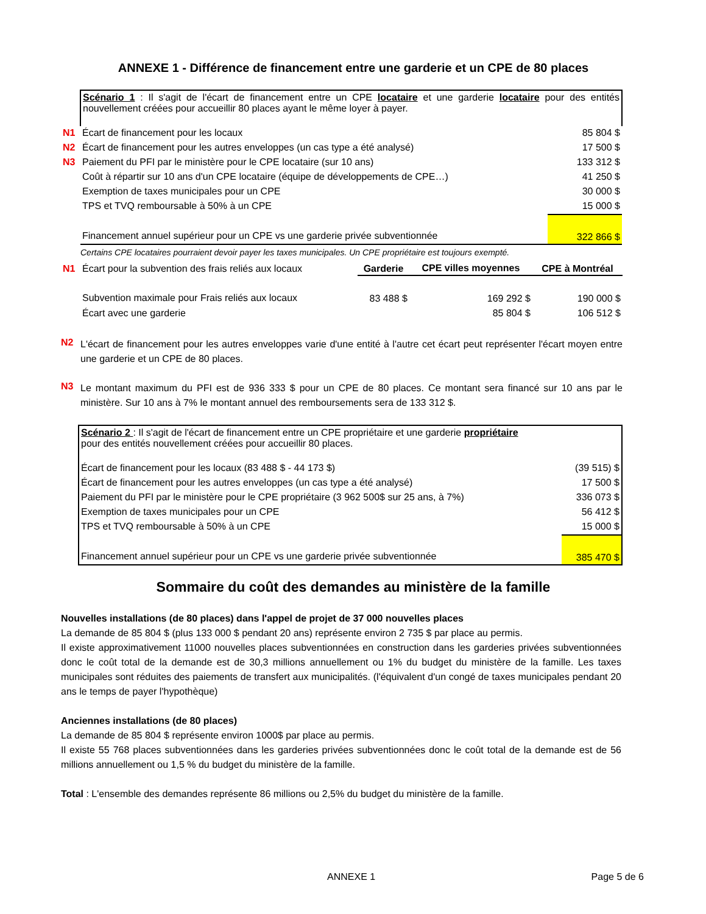ANNEXE 1 - Différence de financement entre une garderie et un CPE de 80 places
| | Scénario 1 : Il s'agit de l'écart de financement entre un CPE locataire et une garderie locataire pour des entités nouvellement créées pour accueillir 80 places ayant le même loyer à payer. | |
| N1 | Écart de financement pour les locaux | 85 804 $ |
| N2 | Écart de financement pour les autres enveloppes (un cas type a été analysé) | 17 500 $ |
| N3 | Paiement du PFI par le ministère pour le CPE locataire (sur 10 ans) | 133 312 $ |
| | Coût à répartir sur 10 ans d'un CPE locataire (équipe de développements de CPE…) | 41 250 $ |
| | Exemption de taxes municipales pour un CPE | 30 000 $ |
| | TPS et TVQ remboursable à 50% à un CPE | 15 000 $ |
| | Financement annuel supérieur pour un CPE vs une garderie privée subventionnée | 322 866 $ |
Certains CPE locataires pourraient devoir payer les taxes municipales. Un CPE propriétaire est toujours exempté.
| N1 | Écart pour la subvention des frais reliés aux locaux | Garderie | CPE villes moyennes | CPE à Montréal |
| | Subvention maximale pour Frais reliés aux locaux | 83 488 $ | 169 292 $ | 190 000 $ |
| | Écart avec une garderie | | 85 804 $ | 106 512 $ |
N2
L'écart de financement pour les autres enveloppes varie d'une entité à l'autre cet écart peut représenter l'écart moyen entre une garderie et un CPE de 80 places.
N3
Le montant maximum du PFI est de 936 333 $ pour un CPE de 80 places. Ce montant sera financé sur 10 ans par le ministère. Sur 10 ans à 7% le montant annuel des remboursements sera de 133 312 $.
| Scénario 2 : Il s'agit de l'écart de financement entre un CPE propriétaire et une garderie propriétaire pour des entités nouvellement créées pour accueillir 80 places. | |
| Écart de financement pour les locaux (83 488 $ - 44 173 $) | (39 515) $ |
| Écart de financement pour les autres enveloppes (un cas type a été analysé) | 17 500 $ |
| Paiement du PFI par le ministère pour le CPE propriétaire (3 962 500$ sur 25 ans, à 7%) | 336 073 $ |
| Exemption de taxes municipales pour un CPE | 56 412 $ |
| TPS et TVQ remboursable à 50% à un CPE | 15 000 $ |
| Financement annuel supérieur pour un CPE vs une garderie privée subventionnée | 385 470 $ |
Sommaire du coût des demandes au ministère de la famille
Nouvelles installations (de 80 places) dans l'appel de projet de 37 000 nouvelles places
La demande de 85 804 $ (plus 133 000 $ pendant 20 ans) représente environ 2 735 $ par place au permis.
Il existe approximativement 11000 nouvelles places subventionnées en construction dans les garderies privées subventionnées donc le coût total de la demande est de 30,3 millions annuellement ou 1% du budget du ministère de la famille. Les taxes municipales sont réduites des paiements de transfert aux municipalités. (l'équivalent d'un congé de taxes municipales pendant 20 ans le temps de payer l'hypothèque)
Anciennes installations (de 80 places)
La demande de 85 804 $ représente environ 1000$ par place au permis.
Il existe 55 768 places subventionnées dans les garderies privées subventionnées donc le coût total de la demande est de 56 millions annuellement ou 1,5 % du budget du ministère de la famille.
Total : L'ensemble des demandes représente 86 millions ou 2,5% du budget du ministère de la famille.
ANNEXE 1 Page 5 de 6